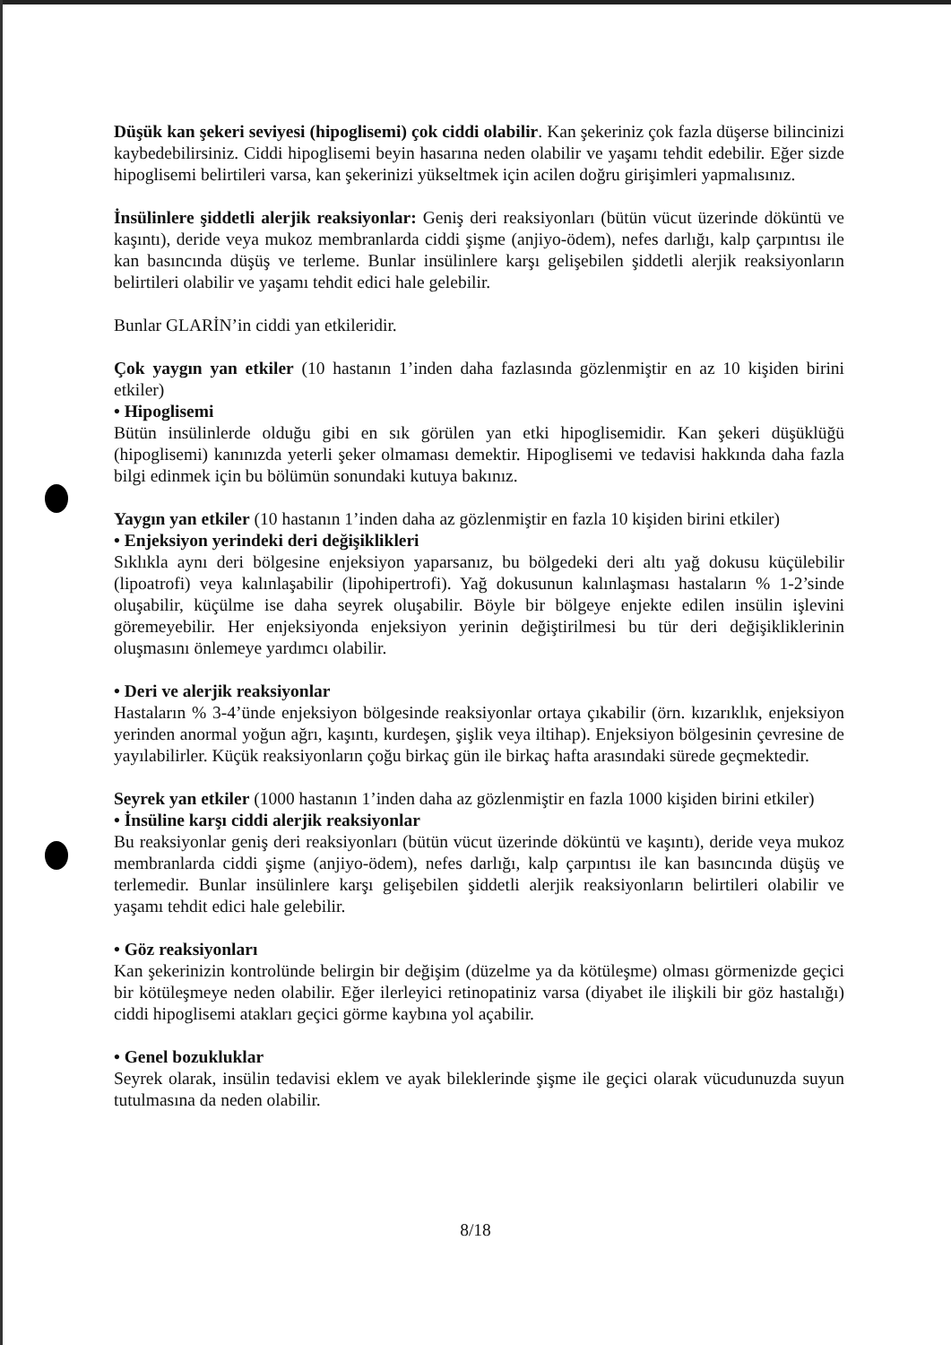Düşük kan şekeri seviyesi (hipoglisemi) çok ciddi olabilir. Kan şekeriniz çok fazla düşerse bilincinizi kaybedebilirsiniz. Ciddi hipoglisemi beyin hasarına neden olabilir ve yaşamı tehdit edebilir. Eğer sizde hipoglisemi belirtileri varsa, kan şekerinizi yükseltmek için acilen doğru girişimleri yapmalısınız.
İnsülinlere şiddetli alerjik reaksiyonlar: Geniş deri reaksiyonları (bütün vücut üzerinde döküntü ve kaşıntı), deride veya mukoz membranlarda ciddi şişme (anjiyo-ödem), nefes darlığı, kalp çarpıntısı ile kan basıncında düşüş ve terleme. Bunlar insülinlere karşı gelişebilen şiddetli alerjik reaksiyonların belirtileri olabilir ve yaşamı tehdit edici hale gelebilir.
Bunlar GLARİN’in ciddi yan etkileridir.
Çok yaygın yan etkiler (10 hastanın 1’inden daha fazlasında gözlenmiştir en az 10 kişiden birini etkiler)
• Hipoglisemi
Bütün insülinlerde olduğu gibi en sık görülen yan etki hipoglisemidir. Kan şekeri düşüklüğü (hipoglisemi) kanınızda yeterli şeker olmaması demektir. Hipoglisemi ve tedavisi hakkında daha fazla bilgi edinmek için bu bölümün sonundaki kutuya bakınız.
Yaygın yan etkiler (10 hastanın 1’inden daha az gözlenmiştir en fazla 10 kişiden birini etkiler)
• Enjeksiyon yerindeki deri değişiklikleri
Sıklıkla aynı deri bölgesine enjeksiyon yaparsanız, bu bölgedeki deri altı yağ dokusu küçülebilir (lipoatrofi) veya kalınlaşabilir (lipohipertrofi). Yağ dokusunun kalınlaşması hastaların % 1-2’sinde oluşabilir, küçülme ise daha seyrek oluşabilir. Böyle bir bölgeye enjekte edilen insülin işlevini göremeyebilir. Her enjeksiyonda enjeksiyon yerinin değiştirilmesi bu tür deri değişikliklerinin oluşmasını önlemeye yardımcı olabilir.
• Deri ve alerjik reaksiyonlar
Hastaların % 3-4’ünde enjeksiyon bölgesinde reaksiyonlar ortaya çıkabilir (örn. kızarıklık, enjeksiyon yerinden anormal yoğun ağrı, kaşıntı, kurdeşen, şişlik veya iltihap). Enjeksiyon bölgesinin çevresine de yayılabilirler. Küçük reaksiyonların çoğu birkaç gün ile birkaç hafta arasındaki sürede geçmektedir.
Seyrek yan etkiler (1000 hastanın 1’inden daha az gözlenmiştir en fazla 1000 kişiden birini etkiler)
• İnsüline karşı ciddi alerjik reaksiyonlar
Bu reaksiyonlar geniş deri reaksiyonları (bütün vücut üzerinde döküntü ve kaşıntı), deride veya mukoz membranlarda ciddi şişme (anjiyo-ödem), nefes darlığı, kalp çarpıntısı ile kan basıncında düşüş ve terlemedir. Bunlar insülinlere karşı gelişebilen şiddetli alerjik reaksiyonların belirtileri olabilir ve yaşamı tehdit edici hale gelebilir.
• Göz reaksiyonları
Kan şekerinizin kontrolünde belirgin bir değişim (düzelme ya da kötüleşme) olması görmenizde geçici bir kötüleşmeye neden olabilir. Eğer ilerleyici retinopatiniz varsa (diyabet ile ilişkili bir göz hastalığı) ciddi hipoglisemi atakları geçici görme kaybına yol açabilir.
• Genel bozukluklar
Seyrek olarak, insülin tedavisi eklem ve ayak bileklerinde şişme ile geçici olarak vücudunuzda suyun tutulmasına da neden olabilir.
8/18